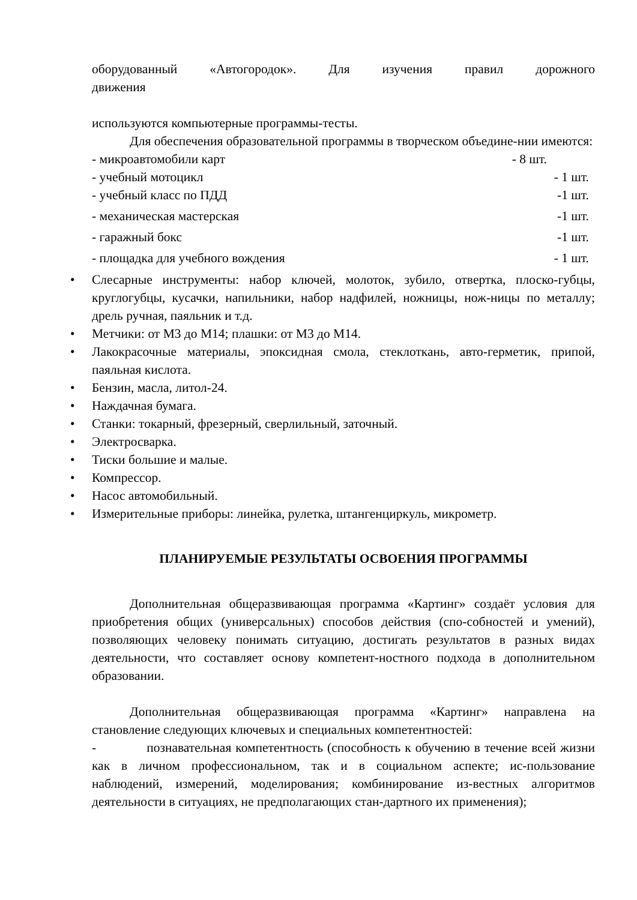оборудованный «Автогородок». Для изучения правил дорожного
движения
используются компьютерные программы-тесты.
Для обеспечения образовательной программы в творческом объедине-нии имеются:
- микроавтомобили карт - 8 шт.
- учебный мотоцикл - 1 шт.
- учебный класс по ПДД -1 шт.
- механическая мастерская -1 шт.
- гаражный бокс -1 шт.
- площадка для учебного вождения - 1 шт.
• Слесарные инструменты: набор ключей, молоток, зубило, отвертка, плоско-губцы, круглогубцы, кусачки, напильники, набор надфилей, ножницы, нож-ницы по металлу; дрель ручная, паяльник и т.д.
• Метчики: от М3 до М14; плашки: от М3 до М14.
• Лакокрасочные материалы, эпоксидная смола, стеклоткань, авто-герметик, припой, паяльная кислота.
• Бензин, масла, литол-24.
• Наждачная бумага.
• Станки: токарный, фрезерный, сверлильный, заточный.
• Электросварка.
• Тиски большие и малые.
• Компрессор.
• Насос автомобильный.
• Измерительные приборы: линейка, рулетка, штангенциркуль, микрометр.
ПЛАНИРУЕМЫЕ РЕЗУЛЬТАТЫ ОСВОЕНИЯ ПРОГРАММЫ
Дополнительная общеразвивающая программа «Картинг» создаёт условия для приобретения общих (универсальных) способов действия (спо-собностей и умений), позволяющих человеку понимать ситуацию, достигать результатов в разных видах деятельности, что составляет основу компетент-ностного подхода в дополнительном образовании.
Дополнительная общеразвивающая программа «Картинг» направлена на становление следующих ключевых и специальных компетентностей:
- познавательная компетентность (способность к обучению в течение всей жизни как в личном профессиональном, так и в социальном аспекте; ис-пользование наблюдений, измерений, моделирования; комбинирование из-вестных алгоритмов деятельности в ситуациях, не предполагающих стан-дартного их применения);